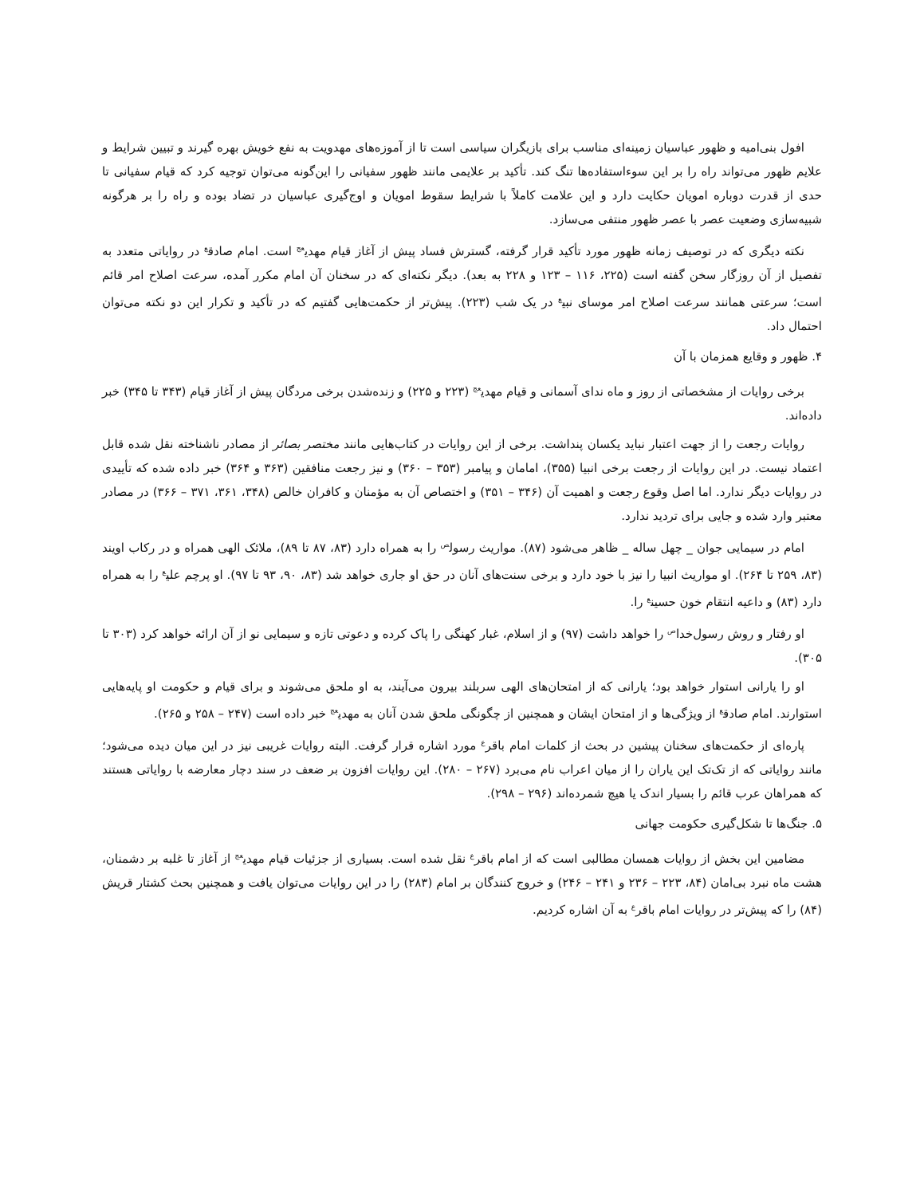افول بنی‌امیه و ظهور عباسیان زمینه‌ای مناسب برای بازیگران سیاسی است تا از آموزه‌های مهدویت به نفع خویش بهره گیرند و تبیین شرایط و علایم ظهور می‌تواند راه را بر این سوءاستفاده‌ها تنگ کند. تأکید بر علایمی مانند ظهور سفیانی را این‌گونه می‌توان توجیه کرد که قیام سفیانی تا حدی از قدرت دوباره امویان حکایت دارد و این علامت کاملاً با شرایط سقوط امویان و اوج‌گیری عباسیان در تضاد بوده و راه را بر هرگونه شبیه‌سازی وضعیت عصر با عصر ظهور منتفی می‌سازد.
نکته دیگری که در توصیف زمانه ظهور مورد تأکید قرار گرفته، گسترش فساد پیش از آغاز قیام مهدی<sup>عج</sup> است. امام صادق<sup>ع</sup> در روایاتی متعدد به تفصیل از آن روزگار سخن گفته است (۲۲۵، ۱۱۶ – ۱۲۳ و ۲۲۸ به بعد). دیگر نکته‌ای که در سخنان آن امام مکرر آمده، سرعت اصلاح امر قائم است؛ سرعتی همانند سرعت اصلاح امر موسای نبی<sup>ع</sup> در یک شب (۲۲۳). پیش‌تر از حکمت‌هایی گفتیم که در تأکید و تکرار این دو نکته می‌توان احتمال داد.
۴. ظهور و وقایع همزمان با آن
برخی روایات از مشخصاتی از روز و ماه ندای آسمانی و قیام مهدی<sup>عج</sup> (۲۲۳ و ۲۲۵) و زنده‌شدن برخی مردگان پیش از آغاز قیام (۳۴۳ تا ۳۴۵) خبر داده‌اند.
روایات رجعت را از جهت اعتبار نباید یکسان پنداشت. برخی از این روایات در کتاب‌هایی مانند مختصر بصائر از مصادر ناشناخته نقل شده قابل اعتماد نیست. در این روایات از رجعت برخی انبیا (۳۵۵)، امامان و پیامبر (۳۵۳ – ۳۶۰) و نیز رجعت منافقین (۳۶۳ و ۳۶۴) خبر داده شده که تأییدی در روایات دیگر ندارد. اما اصل وقوع رجعت و اهمیت آن (۳۴۶ – ۳۵۱) و اختصاص آن به مؤمنان و کافران خالص (۳۴۸، ۳۶۱، ۳۷۱ – ۳۶۶) در مصادر معتبر وارد شده و جایی برای تردید ندارد.
امام در سیمایی جوان _ چهل ساله _ ظاهر می‌شود (۸۷). مواریث رسول<sup>ص</sup> را به همراه دارد (۸۳، ۸۷ تا ۸۹)، ملائک الهی همراه و در رکاب اویند (۸۳، ۲۵۹ تا ۲۶۴). او مواریث انبیا را نیز با خود دارد و برخی سنت‌های آنان در حق او جاری خواهد شد (۸۳، ۹۰، ۹۳ تا ۹۷). او پرچم علی<sup>ع</sup> را به همراه دارد (۸۳) و داعیه انتقام خون حسین<sup>ع</sup> را.
او رفتار و روش رسول‌خدا<sup>ص</sup> را خواهد داشت (۹۷) و از اسلام، غبار کهنگی را پاک کرده و دعوتی تازه و سیمایی نو از آن ارائه خواهد کرد (۳۰۳ تا ۳۰۵).
او را یارانی استوار خواهد بود؛ یارانی که از امتحان‌های الهی سربلند بیرون می‌آیند، به او ملحق می‌شوند و برای قیام و حکومت او پایه‌هایی استوارند. امام صادق<sup>ع</sup> از ویژگی‌ها و از امتحان ایشان و همچنین از چگونگی ملحق شدن آنان به مهدی<sup>عج</sup> خبر داده است (۲۴۷ – ۲۵۸ و ۲۶۵).
پاره‌ای از حکمت‌های سخنان پیشین در بحث از کلمات امام باقر<sup>ع</sup> مورد اشاره قرار گرفت. البته روایات غریبی نیز در این میان دیده می‌شود؛ مانند روایاتی که از تک‌تک این یاران را از میان اعراب نام می‌برد (۲۶۷ – ۲۸۰). این روایات افزون بر ضعف در سند دچار معارضه با روایاتی هستند که همراهان عرب قائم را بسیار اندک یا هیچ شمرده‌اند (۲۹۶ – ۲۹۸).
۵. جنگ‌ها تا شکل‌گیری حکومت جهانی
مضامین این بخش از روایات همسان مطالبی است که از امام باقر<sup>ع</sup> نقل شده است. بسیاری از جزئیات قیام مهدی<sup>عج</sup> از آغاز تا غلبه بر دشمنان، هشت ماه نبرد بی‌امان (۸۴، ۲۲۳ – ۲۳۶ و ۲۴۱ – ۲۴۶) و خروج کنندگان بر امام (۲۸۳) را در این روایات می‌توان یافت و همچنین بحث کشتار قریش (۸۴) را که پیش‌تر در روایات امام باقر<sup>ع</sup> به آن اشاره کردیم.